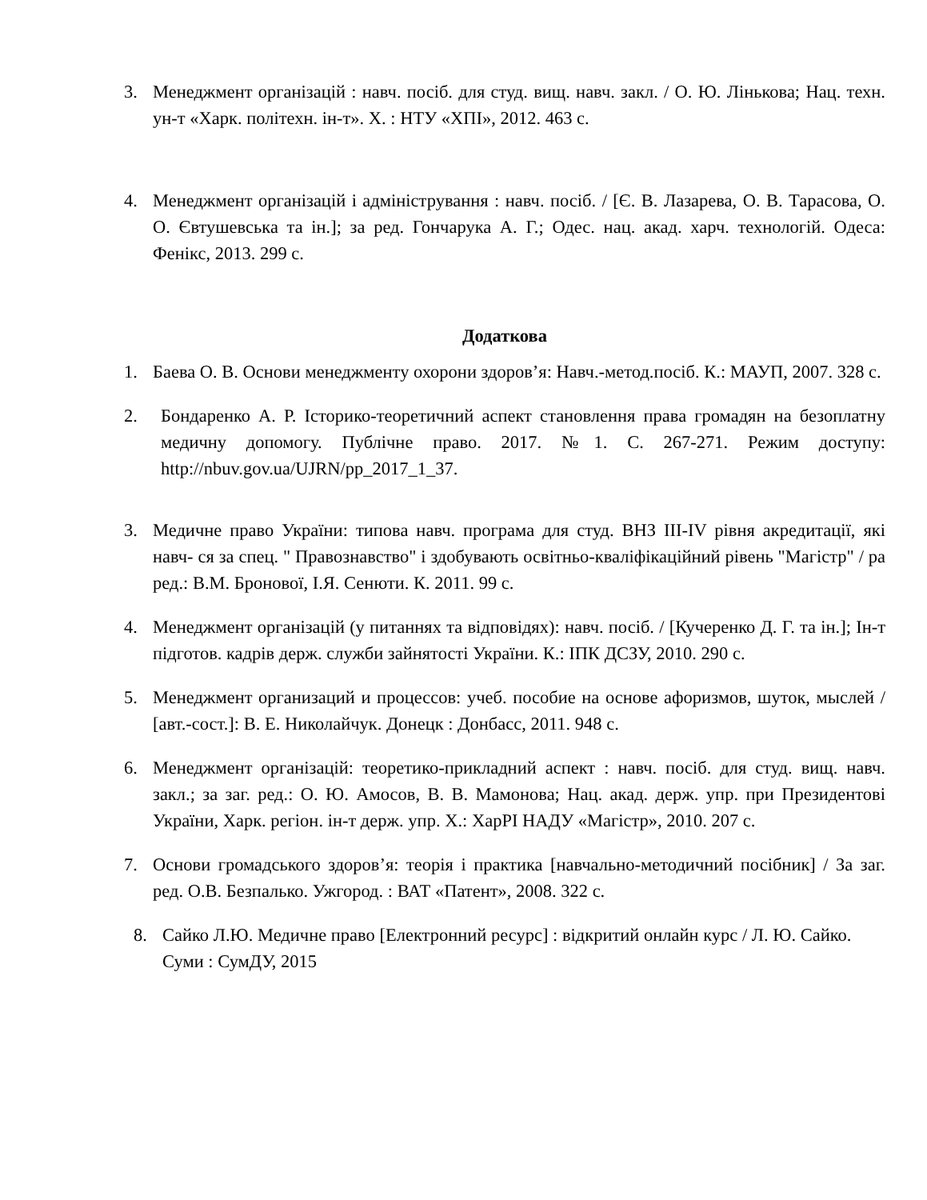3. Менеджмент організацій : навч. посіб. для студ. вищ. навч. закл. / О. Ю. Лінькова; Нац. техн. ун-т «Харк. політехн. ін-т». Х. : НТУ «ХПІ», 2012. 463 с.
4. Менеджмент організацій і адміністрування : навч. посіб. / [Є. В. Лазарева, О. В. Тарасова, О. О. Євтушевська та ін.]; за ред. Гончарука А. Г.; Одес. нац. акад. харч. технологій. Одеса: Фенікс, 2013. 299 с.
Додаткова
1. Баева О. В. Основи менеджменту охорони здоров’я: Навч.-метод.посіб. К.: МАУП, 2007. 328 с.
2. Бондаренко А. Р. Історико-теоретичний аспект становлення права громадян на безоплатну медичну допомогу. Публічне право. 2017. №1. С. 267-271. Режим доступу: http://nbuv.gov.ua/UJRN/pp_2017_1_37.
3. Медичне право України: типова навч. програма для студ. ВНЗ III-IV рівня акредитації, які навч- ся за спец. " Правознавство" і здобувають освітньо-кваліфікаційний рівень "Магістр" / ра ред.: В.М. Бронової, І.Я. Сенюти. К. 2011. 99 с.
4. Менеджмент організацій (у питаннях та відповідях): навч. посіб. / [Кучеренко Д. Г. та ін.]; Ін-т підготов. кадрів держ. служби зайнятості України. К.: ІПК ДСЗУ, 2010. 290 с.
5. Менеджмент организаций и процессов: учеб. пособие на основе афоризмов, шуток, мыслей / [авт.-сост.]: В. Е. Николайчук. Донецк : Донбасс, 2011. 948 с.
6. Менеджмент організацій: теоретико-прикладний аспект : навч. посіб. для студ. вищ. навч. закл.; за заг. ред.: О. Ю. Амосов, В. В. Мамонова; Нац. акад. держ. упр. при Президентові України, Харк. регіон. ін-т держ. упр. Х.: ХарРІ НАДУ «Магістр», 2010. 207 с.
7. Основи громадського здоров’я: теорія і практика [навчально-методичний посібник] / За заг. ред. О.В. Безпалько. Ужгород. : ВАТ «Патент», 2008. 322 с.
8. Сайко Л.Ю. Медичне право [Електронний ресурс] : відкритий онлайн курс / Л. Ю. Сайко. Суми : СумДУ, 2015